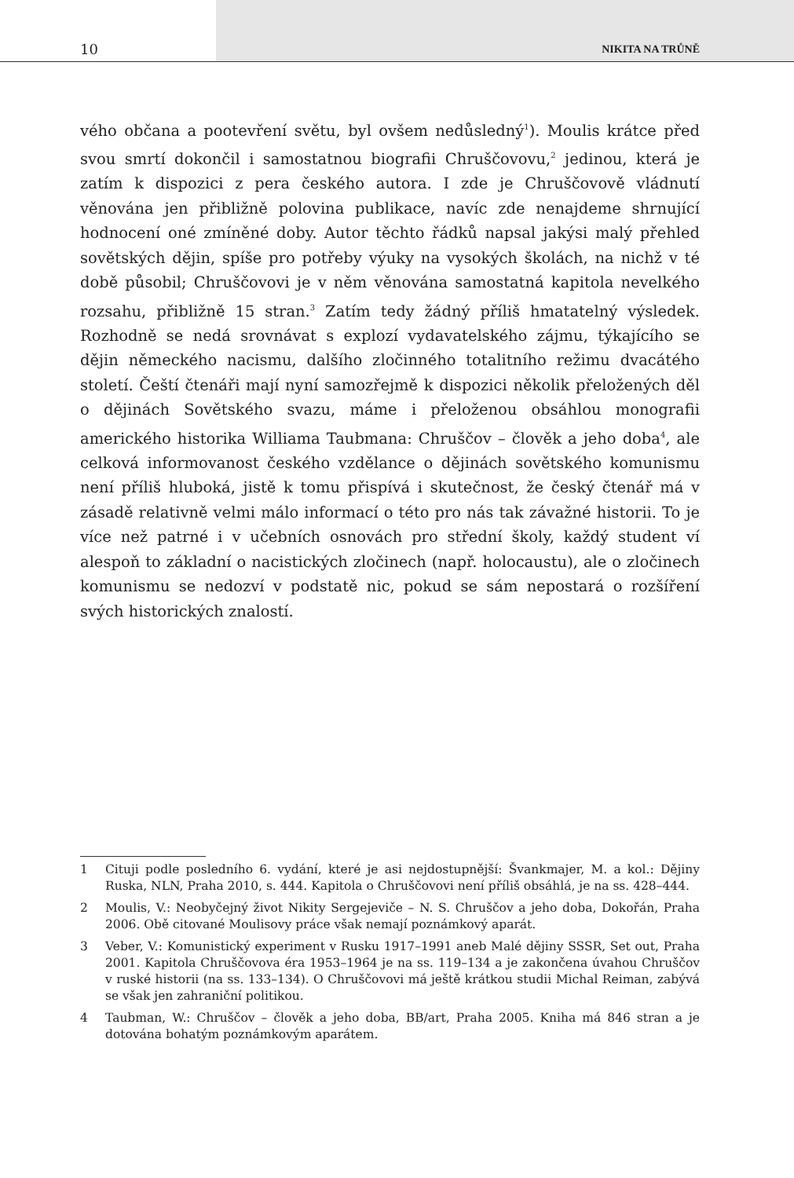10 NIKITA NA TRŮNĚ
vého občana a pootevření světu, byl ovšem nedůsledný<sup>1</sup>). Moulis krátce před svou smrtí dokončil i samostatnou biografii Chruščovovu,<sup>2</sup> jedinou, která je zatím k dispozici z pera českého autora. I zde je Chruščovově vládnutí věnována jen přibližně polovina publikace, navíc zde nenajdeme shrnující hodnocení oné zmíněné doby. Autor těchto řádků napsal jakýsi malý přehled sovětských dějin, spíše pro potřeby výuky na vysokých školách, na nichž v té době působil; Chruščovovi je v něm věnována samostatná kapitola nevelkého rozsahu, přibližně 15 stran.<sup>3</sup> Zatím tedy žádný příliš hmatatelný výsledek. Rozhodně se nedá srovnávat s explozí vydavatelského zájmu, týkajícího se dějin německého nacismu, dalšího zločinného totalitního režimu dvacátého století. Čeští čtenáři mají nyní samozřejmě k dispozici několik přeložených děl o dějinách Sovětského svazu, máme i přeloženou obsáhlou monografii amerického historika Williama Taubmana: Chruščov – člověk a jeho doba<sup>4</sup>, ale celková informovanost českého vzdělance o dějinách sovětského komunismu není příliš hluboká, jistě k tomu přispívá i skutečnost, že český čtenář má v zásadě relativně velmi málo informací o této pro nás tak závažné historii. To je více než patrné i v učebních osnovách pro střední školy, každý student ví alespoň to základní o nacistických zločinech (např. holocaustu), ale o zločinech komunismu se nedozví v podstatě nic, pokud se sám nepostará o rozšíření svých historických znalostí.
1 Cituji podle posledního 6. vydání, které je asi nejdostupnější: Švankmajer, M. a kol.: Dějiny Ruska, NLN, Praha 2010, s. 444. Kapitola o Chruščovovi není příliš obsáhlá, je na ss. 428–444.
2 Moulis, V.: Neobyčejný život Nikity Sergejeviče – N. S. Chruščov a jeho doba, Dokořán, Praha 2006. Obě citované Moulisovy práce však nemají poznámkový aparát.
3 Veber, V.: Komunistický experiment v Rusku 1917–1991 aneb Malé dějiny SSSR, Set out, Praha 2001. Kapitola Chruščovova éra 1953–1964 je na ss. 119–134 a je zakončena úvahou Chruščov v ruské historii (na ss. 133–134). O Chruščovovi má ještě krátkou studii Michal Reiman, zabývá se však jen zahraniční politikou.
4 Taubman, W.: Chruščov – člověk a jeho doba, BB/art, Praha 2005. Kniha má 846 stran a je dotována bohatým poznámkovým aparátem.